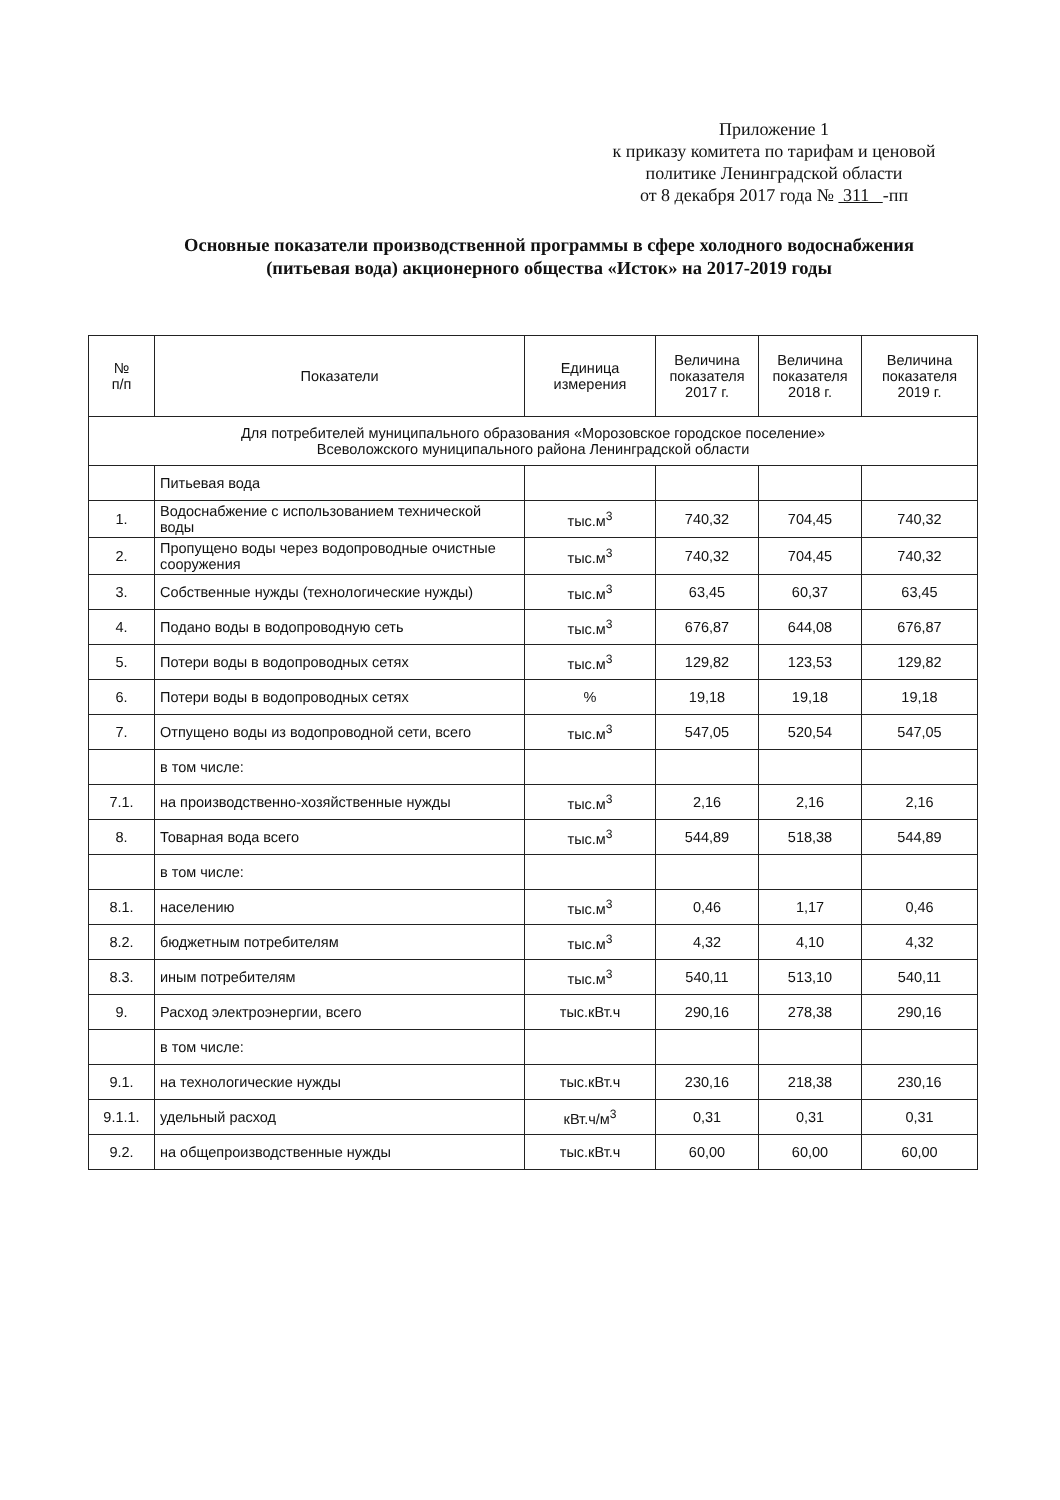Приложение 1
к приказу комитета по тарифам и ценовой
политике Ленинградской области
от 8 декабря 2017 года № 311 -пп
Основные показатели производственной программы в сфере холодного водоснабжения
(питьевая вода) акционерного общества «Исток» на 2017-2019 годы
| № п/п | Показатели | Единица измерения | Величина показателя 2017 г. | Величина показателя 2018 г. | Величина показателя 2019 г. |
| --- | --- | --- | --- | --- | --- |
| Для потребителей муниципального образования «Морозовское городское поселение» Всеволожского муниципального района Ленинградской области | | | | | |
| | Питьевая вода | | | | |
| 1. | Водоснабжение с использованием технической воды | тыс.м<sup>3</sup> | 740,32 | 704,45 | 740,32 |
| 2. | Пропущено воды через водопроводные очистные сооружения | тыс.м<sup>3</sup> | 740,32 | 704,45 | 740,32 |
| 3. | Собственные нужды (технологические нужды) | тыс.м<sup>3</sup> | 63,45 | 60,37 | 63,45 |
| 4. | Подано воды в водопроводную сеть | тыс.м<sup>3</sup> | 676,87 | 644,08 | 676,87 |
| 5. | Потери воды в водопроводных сетях | тыс.м<sup>3</sup> | 129,82 | 123,53 | 129,82 |
| 6. | Потери воды в водопроводных сетях | % | 19,18 | 19,18 | 19,18 |
| 7. | Отпущено воды из водопроводной сети, всего | тыс.м<sup>3</sup> | 547,05 | 520,54 | 547,05 |
| | в том числе: | | | | |
| 7.1. | на производственно-хозяйственные нужды | тыс.м<sup>3</sup> | 2,16 | 2,16 | 2,16 |
| 8. | Товарная вода всего | тыс.м<sup>3</sup> | 544,89 | 518,38 | 544,89 |
| | в том числе: | | | | |
| 8.1. | населению | тыс.м<sup>3</sup> | 0,46 | 1,17 | 0,46 |
| 8.2. | бюджетным потребителям | тыс.м<sup>3</sup> | 4,32 | 4,10 | 4,32 |
| 8.3. | иным потребителям | тыс.м<sup>3</sup> | 540,11 | 513,10 | 540,11 |
| 9. | Расход электроэнергии, всего | тыс.кВт.ч | 290,16 | 278,38 | 290,16 |
| | в том числе: | | | | |
| 9.1. | на технологические нужды | тыс.кВт.ч | 230,16 | 218,38 | 230,16 |
| 9.1.1. | удельный расход | кВт.ч/м<sup>3</sup> | 0,31 | 0,31 | 0,31 |
| 9.2. | на общепроизводственные нужды | тыс.кВт.ч | 60,00 | 60,00 | 60,00 |